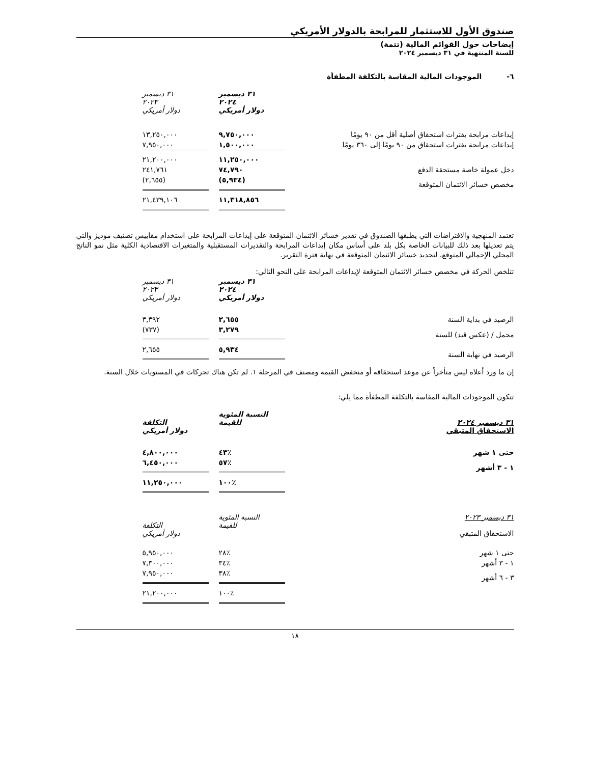صندوق الأول للاستثمار للمرابحة بالدولار الأمريكي
إيضاحات حول القوائم المالية (تتمة)
للسنة المنتهية في ٣١ ديسمبر ٢٠٢٤
٦- الموجودات المالية المقاسة بالتكلفة المطفأة
| | ٣١ ديسمبر ٢٠٢٤ دولار أمريكي | | ٣١ ديسمبر ٢٠٢٣ دولار أمريكي | |
| إيداعات مرابحة بفترات استحقاق أصلية أقل من ٩٠ يومًا | ٩,٧٥٠,٠٠٠ | | ١٣,٢٥٠,٠٠٠ | |
| إيداعات مرابحة بفترات استحقاق من ٩٠ يومًا إلى ٣٦٠ يومًا | ١,٥٠٠,٠٠٠ | | ٧,٩٥٠,٠٠٠ | |
| | ١١,٢٥٠,٠٠٠ | | ٢١,٢٠٠,٠٠٠ | |
| دخل عمولة خاصة مستحقة الدفع | ٧٤,٧٩٠ | | ٢٤١,٧٦١ | |
| مخصص خسائر الائتمان المتوقعة | (٥,٩٣٤) | | (٢,٦٥٥) | |
| | ١١,٣١٨,٨٥٦ | | ٢١,٤٣٩,١٠٦ | |
تعتمد المنهجية والافتراضات التي يطبقها الصندوق في تقدير خسائر الائتمان المتوقعة على إيداعات المرابحة على استخدام مقاييس تصنيف موديز والتي يتم تعديلها بعد ذلك للبيانات الخاصة بكل بلد على أساس مكان إيداعات المرابحة والتقديرات المستقبلية والمتغيرات الاقتصادية الكلية مثل نمو الناتج المحلي الإجمالي المتوقع، لتحديد خسائر الائتمان المتوقعة في نهاية فترة التقرير.
تتلخص الحركة في مخصص خسائر الائتمان المتوقعة لإيداعات المرابحة على النحو التالي:
| | ٣١ ديسمبر ٢٠٢٤ دولار أمريكي | | ٣١ ديسمبر ٢٠٢٣ دولار أمريكي | |
| الرصيد في بداية السنة | ٢,٦٥٥ | | ٣,٣٩٢ | |
| محمل / (عكس قيد) للسنة | ٣,٢٧٩ | | (٧٣٧) | |
| الرصيد في نهاية السنة | ٥,٩٣٤ | | ٢,٦٥٥ | |
إن ما ورد أعلاه ليس متأخراً عن موعد استحقاقه أو منخفض القيمة ومصنف في المرحلة ١. لم تكن هناك تحركات في المستويات خلال السنة.
تتكون الموجودات المالية المقاسة بالتكلفة المطفأة مما يلي:
| ٣١ ديسمبر ٢٠٢٤ الاستحقاق المتبقي | النسبة المئوية للقيمة | | التكلفة دولار أمريكي | |
| حتى ١ شهر | ٪٤٣ | | ٤,٨٠٠,٠٠٠ | |
| ١ - ٣ أشهر | ٪٥٧ | | ٦,٤٥٠,٠٠٠ | |
| | ٪١٠٠ | | ١١,٢٥٠,٠٠٠ | |
| ٣١ ديسمبر ٢٠٢٣ الاستحقاق المتبقي | النسبة المئوية للقيمة | | التكلفة دولار أمريكي | |
| حتى ١ شهر | ٪٢٨ | | ٥,٩٥٠,٠٠٠ | |
| ١ - ٣ أشهر | ٪٣٤ | | ٧,٣٠٠,٠٠٠ | |
| ٣ - ٦ أشهر | ٪٣٨ | | ٧,٩٥٠,٠٠٠ | |
| | ٪١٠٠ | | ٢١,٢٠٠,٠٠٠ | |
١٨